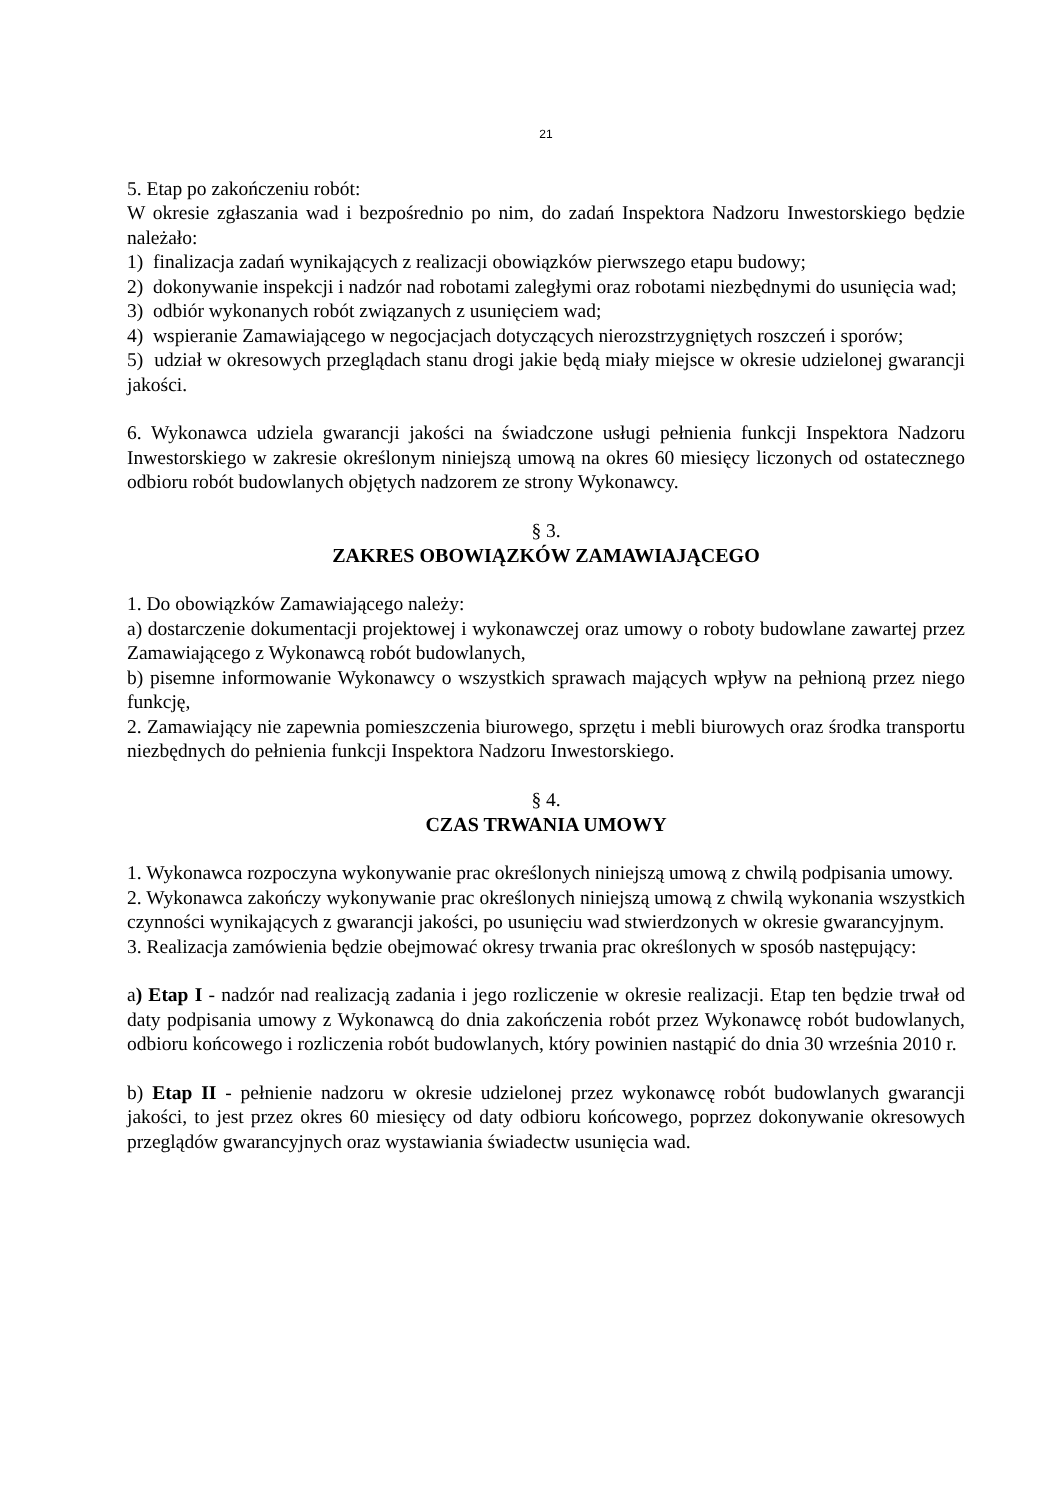21
5. Etap po zakończeniu robót:
W okresie zgłaszania wad i bezpośrednio po nim, do zadań Inspektora Nadzoru Inwestorskiego będzie należało:
1) finalizacja zadań wynikających z realizacji obowiązków pierwszego etapu budowy;
2) dokonywanie inspekcji i nadzór nad robotami zaległymi oraz robotami niezbędnymi do usunięcia wad;
3) odbiór wykonanych robót związanych z usunięciem wad;
4) wspieranie Zamawiającego w negocjacjach dotyczących nierozstrzygniętych roszczeń i sporów;
5) udział w okresowych przeglądach stanu drogi jakie będą miały miejsce w okresie udzielonej gwarancji jakości.
6. Wykonawca udziela gwarancji jakości na świadczone usługi pełnienia funkcji Inspektora Nadzoru Inwestorskiego w zakresie określonym niniejszą umową na okres 60 miesięcy liczonych od ostatecznego odbioru robót budowlanych objętych nadzorem ze strony Wykonawcy.
§ 3.
ZAKRES OBOWIĄZKÓW ZAMAWIAJĄCEGO
1. Do obowiązków Zamawiającego należy:
a) dostarczenie dokumentacji projektowej i wykonawczej oraz umowy o roboty budowlane zawartej przez Zamawiającego z Wykonawcą robót budowlanych,
b) pisemne informowanie Wykonawcy o wszystkich sprawach mających wpływ na pełnioną przez niego funkcję,
2. Zamawiający nie zapewnia pomieszczenia biurowego, sprzętu i mebli biurowych oraz środka transportu niezbędnych do pełnienia funkcji Inspektora Nadzoru Inwestorskiego.
§ 4.
CZAS TRWANIA UMOWY
1. Wykonawca rozpoczyna wykonywanie prac określonych niniejszą umową z chwilą podpisania umowy.
2. Wykonawca zakończy wykonywanie prac określonych niniejszą umową z chwilą wykonania wszystkich czynności wynikających z gwarancji jakości, po usunięciu wad stwierdzonych w okresie gwarancyjnym.
3. Realizacja zamówienia będzie obejmować okresy trwania prac określonych w sposób następujący:
a) Etap I - nadzór nad realizacją zadania i jego rozliczenie w okresie realizacji. Etap ten będzie trwał od daty podpisania umowy z Wykonawcą do dnia zakończenia robót przez Wykonawcę robót budowlanych, odbioru końcowego i rozliczenia robót budowlanych, który powinien nastąpić do dnia 30 września 2010 r.
b) Etap II - pełnienie nadzoru w okresie udzielonej przez wykonawcę robót budowlanych gwarancji jakości, to jest przez okres 60 miesięcy od daty odbioru końcowego, poprzez dokonywanie okresowych przeglądów gwarancyjnych oraz wystawiania świadectw usunięcia wad.